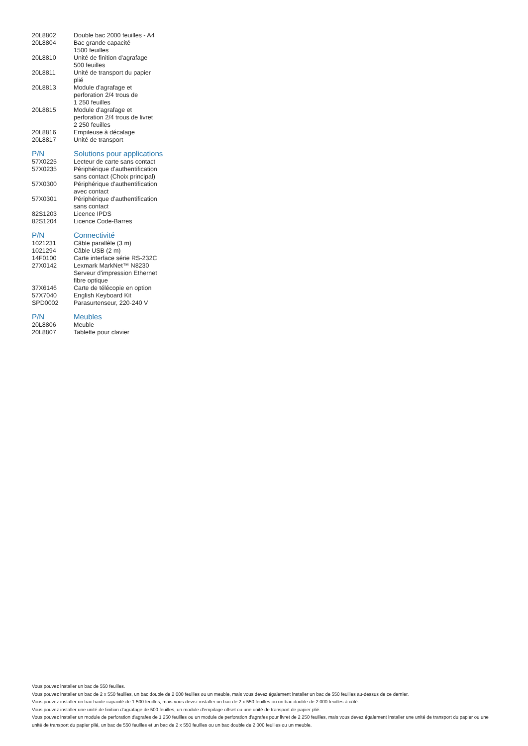| 20L8802 | Double bac 2000 feuilles - A4 |
| 20L8804 | Bac grande capacité 1500 feuilles |
| 20L8810 | Unité de finition d'agrafage 500 feuilles |
| 20L8811 | Unité de transport du papier plié |
| 20L8813 | Module d'agrafage et perforation 2/4 trous de 1 250 feuilles |
| 20L8815 | Module d'agrafage et perforation 2/4 trous de livret 2 250 feuilles |
| 20L8816 | Empileuse à décalage |
| 20L8817 | Unité de transport |
| P/N | Solutions pour applications |
| --- | --- |
| 57X0225 | Lecteur de carte sans contact |
| 57X0235 | Périphérique d'authentification sans contact (Choix principal) |
| 57X0300 | Périphérique d'authentification avec contact |
| 57X0301 | Périphérique d'authentification sans contact |
| 82S1203 | Licence IPDS |
| 82S1204 | Licence Code-Barres |
| P/N | Connectivité |
| --- | --- |
| 1021231 | Câble parallèle (3 m) |
| 1021294 | Câble USB (2 m) |
| 14F0100 | Carte interface série RS-232C |
| 27X0142 | Lexmark MarkNet™ N8230 Serveur d'impression Ethernet fibre optique |
| 37X6146 | Carte de télécopie en option |
| 57X7040 | English Keyboard Kit |
| SPD0002 | Parasurtenseur, 220-240 V |
| P/N | Meubles |
| --- | --- |
| 20L8806 | Meuble |
| 20L8807 | Tablette pour clavier |
Vous pouvez installer un bac de 550 feuilles.
Vous pouvez installer un bac de 2 x 550 feuilles, un bac double de 2 000 feuilles ou un meuble, mais vous devez également installer un bac de 550 feuilles au-dessus de ce dernier.
Vous pouvez installer un bac haute capacité de 1 500 feuilles, mais vous devez installer un bac de 2 x 550 feuilles ou un bac double de 2 000 feuilles à côté.
Vous pouvez installer une unité de finition d'agrafage de 500 feuilles, un module d'empilage offset ou une unité de transport de papier plié.
Vous pouvez installer un module de perforation d'agrafes de 1 250 feuilles ou un module de perforation d'agrafes pour livret de 2 250 feuilles, mais vous devez également installer une unité de transport du papier ou une unité de transport du papier plié, un bac de 550 feuilles et un bac de 2 x 550 feuilles ou un bac double de 2 000 feuilles ou un meuble.